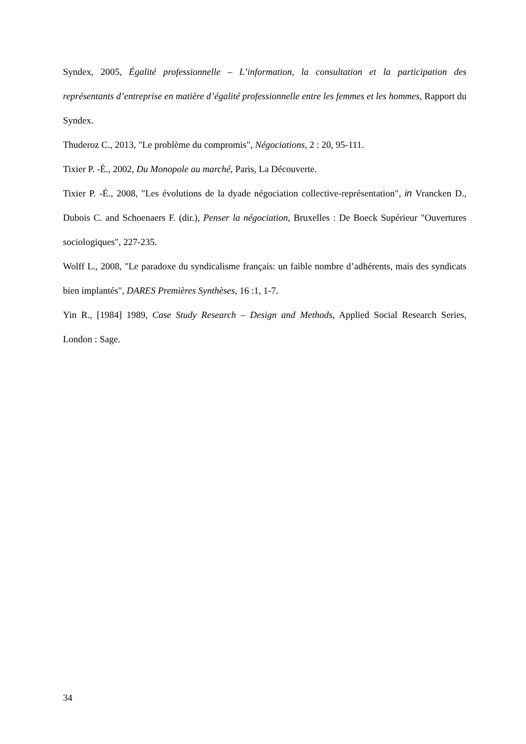Syndex, 2005, Égalité professionnelle – L’information, la consultation et la participation des représentants d’entreprise en matière d’égalité professionnelle entre les femmes et les hommes, Rapport du Syndex.
Thuderoz C., 2013, "Le problème du compromis", Négociations, 2 : 20, 95-111.
Tixier P. -É., 2002, Du Monopole au marché, Paris, La Découverte.
Tixier P. -É., 2008, "Les évolutions de la dyade négociation collective-représentation", in Vrancken D., Dubois C. and Schoenaers F. (dir.), Penser la négociation, Bruxelles : De Boeck Supérieur "Ouvertures sociologiques", 227-235.
Wolff L., 2008, "Le paradoxe du syndicalisme français: un faible nombre d’adhérents, mais des syndicats bien implantés", DARES Premières Synthèses, 16 :1, 1-7.
Yin R., [1984] 1989, Case Study Research – Design and Methods, Applied Social Research Series, London : Sage.
34